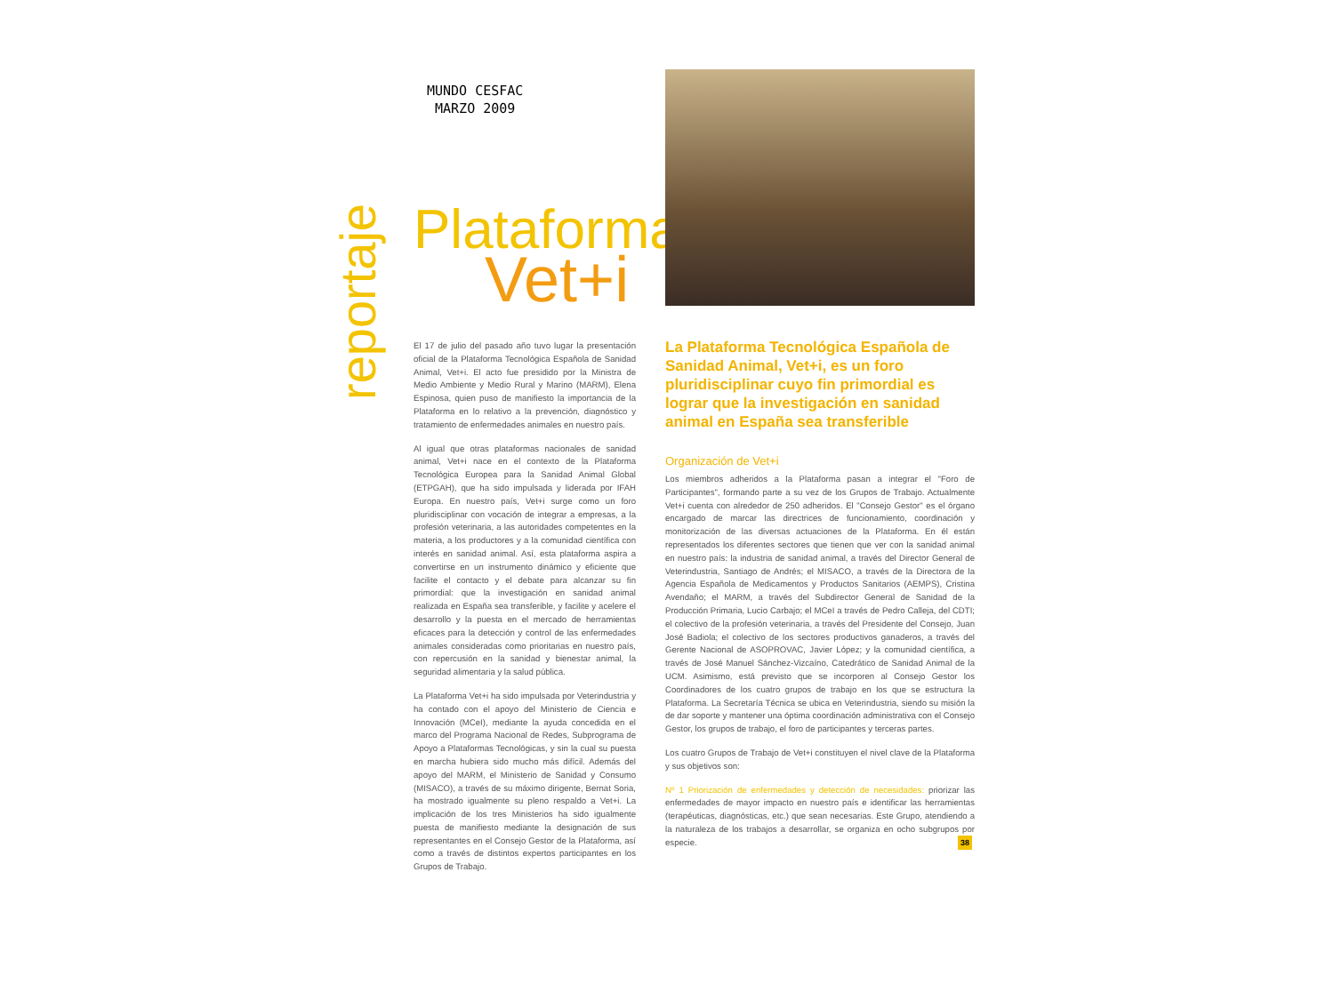MUNDO CESFAC
MARZO 2009
reportaje
Plataforma
Vet+i
El 17 de julio del pasado año tuvo lugar la presentación oficial de la Plataforma Tecnológica Española de Sanidad Animal, Vet+i. El acto fue presidido por la Ministra de Medio Ambiente y Medio Rural y Marino (MARM), Elena Espinosa, quien puso de manifiesto la importancia de la Plataforma en lo relativo a la prevención, diagnóstico y tratamiento de enfermedades animales en nuestro país.
Al igual que otras plataformas nacionales de sanidad animal, Vet+i nace en el contexto de la Plataforma Tecnológica Europea para la Sanidad Animal Global (ETPGAH), que ha sido impulsada y liderada por IFAH Europa. En nuestro país, Vet+i surge como un foro pluridisciplinar con vocación de integrar a empresas, a la profesión veterinaria, a las autoridades competentes en la materia, a los productores y a la comunidad científica con interés en sanidad animal. Así, esta plataforma aspira a convertirse en un instrumento dinámico y eficiente que facilite el contacto y el debate para alcanzar su fin primordial: que la investigación en sanidad animal realizada en España sea transferible, y facilite y acelere el desarrollo y la puesta en el mercado de herramientas eficaces para la detección y control de las enfermedades animales consideradas como prioritarias en nuestro país, con repercusión en la sanidad y bienestar animal, la seguridad alimentaria y la salud pública.
La Plataforma Vet+i ha sido impulsada por Veterindustria y ha contado con el apoyo del Ministerio de Ciencia e Innovación (MCeI), mediante la ayuda concedida en el marco del Programa Nacional de Redes, Subprograma de Apoyo a Plataformas Tecnológicas, y sin la cual su puesta en marcha hubiera sido mucho más difícil. Además del apoyo del MARM, el Ministerio de Sanidad y Consumo (MISACO), a través de su máximo dirigente, Bernat Soria, ha mostrado igualmente su pleno respaldo a Vet+i. La implicación de los tres Ministerios ha sido igualmente puesta de manifiesto mediante la designación de sus representantes en el Consejo Gestor de la Plataforma, así como a través de distintos expertos participantes en los Grupos de Trabajo.
La Plataforma Tecnológica Española de Sanidad Animal, Vet+i, es un foro pluridisciplinar cuyo fin primordial es lograr que la investigación en sanidad animal en España sea transferible
Organización de Vet+i
Los miembros adheridos a la Plataforma pasan a integrar el "Foro de Participantes", formando parte a su vez de los Grupos de Trabajo. Actualmente Vet+i cuenta con alrededor de 250 adheridos. El "Consejo Gestor" es el órgano encargado de marcar las directrices de funcionamiento, coordinación y monitorización de las diversas actuaciones de la Plataforma. En él están representados los diferentes sectores que tienen que ver con la sanidad animal en nuestro país: la industria de sanidad animal, a través del Director General de Veterindustria, Santiago de Andrés; el MISACO, a través de la Directora de la Agencia Española de Medicamentos y Productos Sanitarios (AEMPS), Cristina Avendaño; el MARM, a través del Subdirector General de Sanidad de la Producción Primaria, Lucio Carbajo; el MCeI a través de Pedro Calleja, del CDTI; el colectivo de la profesión veterinaria, a través del Presidente del Consejo, Juan José Badiola; el colectivo de los sectores productivos ganaderos, a través del Gerente Nacional de ASOPROVAC, Javier López; y la comunidad científica, a través de José Manuel Sánchez-Vizcaíno, Catedrático de Sanidad Animal de la UCM. Asimismo, está previsto que se incorporen al Consejo Gestor los Coordinadores de los cuatro grupos de trabajo en los que se estructura la Plataforma. La Secretaría Técnica se ubica en Veterindustria, siendo su misión la de dar soporte y mantener una óptima coordinación administrativa con el Consejo Gestor, los grupos de trabajo, el foro de participantes y terceras partes.
Los cuatro Grupos de Trabajo de Vet+i constituyen el nivel clave de la Plataforma y sus objetivos son:
Nº 1 Priorización de enfermedades y detección de necesidades: priorizar las enfermedades de mayor impacto en nuestro país e identificar las herramientas (terapéuticas, diagnósticas, etc.) que sean necesarias. Este Grupo, atendiendo a la naturaleza de los trabajos a desarrollar, se organiza en ocho subgrupos por especie.
38